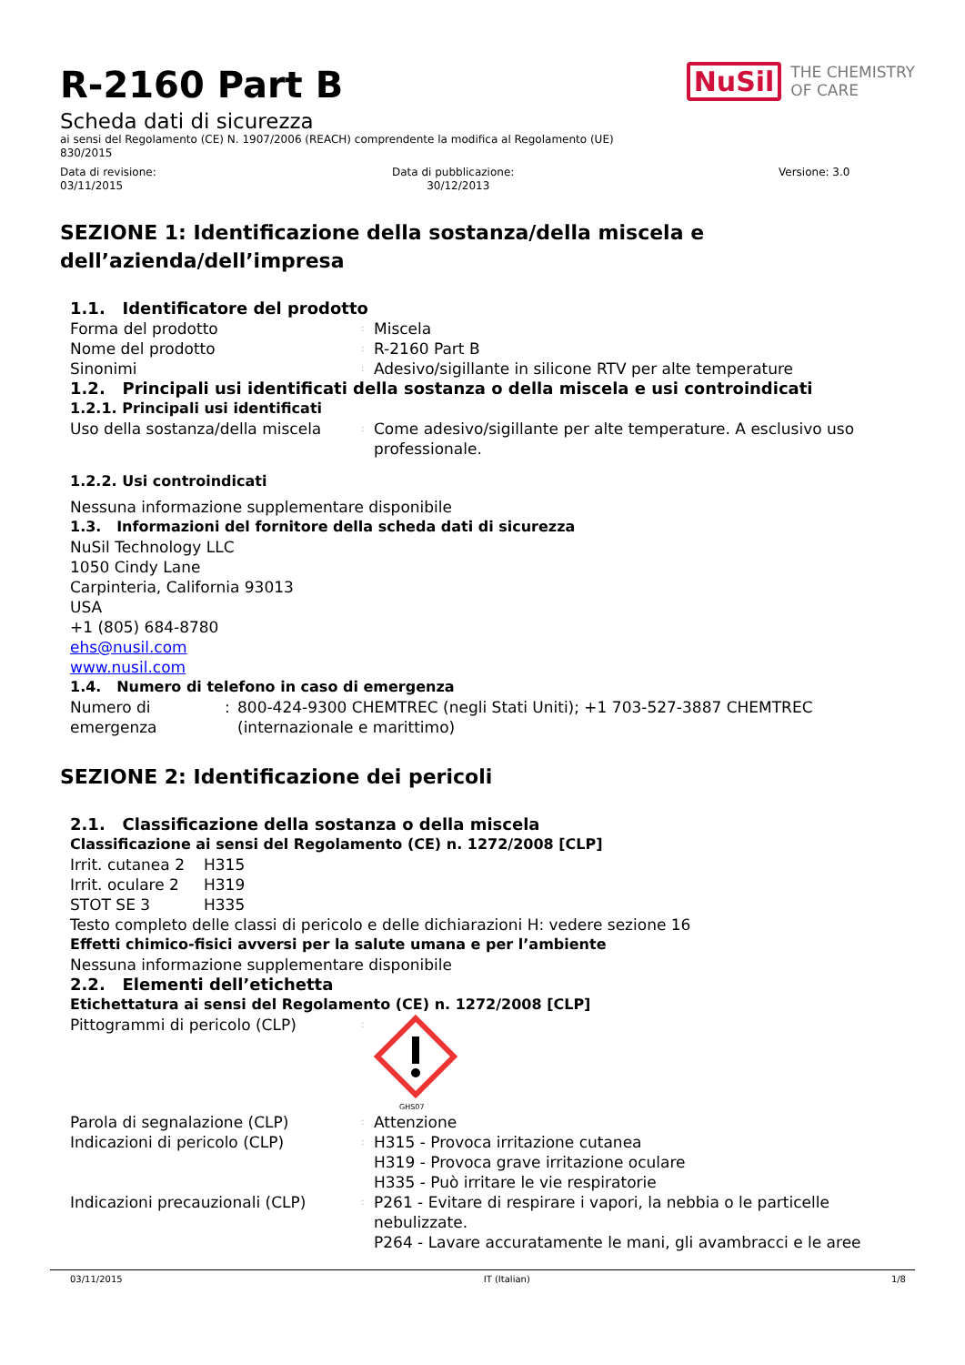R-2160 Part B
NuSil THE CHEMISTRY
OF CARE
Scheda dati di sicurezza
ai sensi del Regolamento (CE) N. 1907/2006 (REACH) comprendente la modifica al Regolamento (UE)
830/2015
Data di revisione:
03/11/2015
Data di pubblicazione:
30/12/2013
Versione: 3.0
SEZIONE 1: Identificazione della sostanza/della miscela e dell’azienda/dell’impresa
1.1. Identificatore del prodotto
Forma del prodotto
:
Miscela
Nome del prodotto
:
R-2160 Part B
Sinonimi
:
Adesivo/sigillante in silicone RTV per alte temperature
1.2. Principali usi identificati della sostanza o della miscela e usi controindicati
1.2.1. Principali usi identificati
Uso della sostanza/della miscela
:
Come adesivo/sigillante per alte temperature. A esclusivo uso professionale.
1.2.2. Usi controindicati
Nessuna informazione supplementare disponibile
1.3. Informazioni del fornitore della scheda dati di sicurezza
NuSil Technology LLC
1050 Cindy Lane
Carpinteria, California 93013
USA
+1 (805) 684-8780
ehs@nusil.com
www.nusil.com
1.4. Numero di telefono in caso di emergenza
Numero di emergenza
: 800-424-9300 CHEMTREC (negli Stati Uniti); +1 703-527-3887 CHEMTREC (internazionale e marittimo)
SEZIONE 2: Identificazione dei pericoli
2.1. Classificazione della sostanza o della miscela
Classificazione ai sensi del Regolamento (CE) n. 1272/2008 [CLP]
Irrit. cutanea 2
H315
Irrit. oculare 2
H319
STOT SE 3 H335
Testo completo delle classi di pericolo e delle dichiarazioni H: vedere sezione 16
Effetti chimico-fisici avversi per la salute umana e per l’ambiente
Nessuna informazione supplementare disponibile
2.2. Elementi dell’etichetta
Etichettatura ai sensi del Regolamento (CE) n. 1272/2008 [CLP]
Pittogrammi di pericolo (CLP)
:
GHS07
Parola di segnalazione (CLP)
:
Attenzione
Indicazioni di pericolo (CLP)
:
H315 - Provoca irritazione cutanea
H319 - Provoca grave irritazione oculare
H335 - Può irritare le vie respiratorie
Indicazioni precauzionali (CLP)
:
P261 - Evitare di respirare i vapori, la nebbia o le particelle nebulizzate.
P264 - Lavare accuratamente le mani, gli avambracci e le aree
03/11/2015 IT (Italian) 1/8